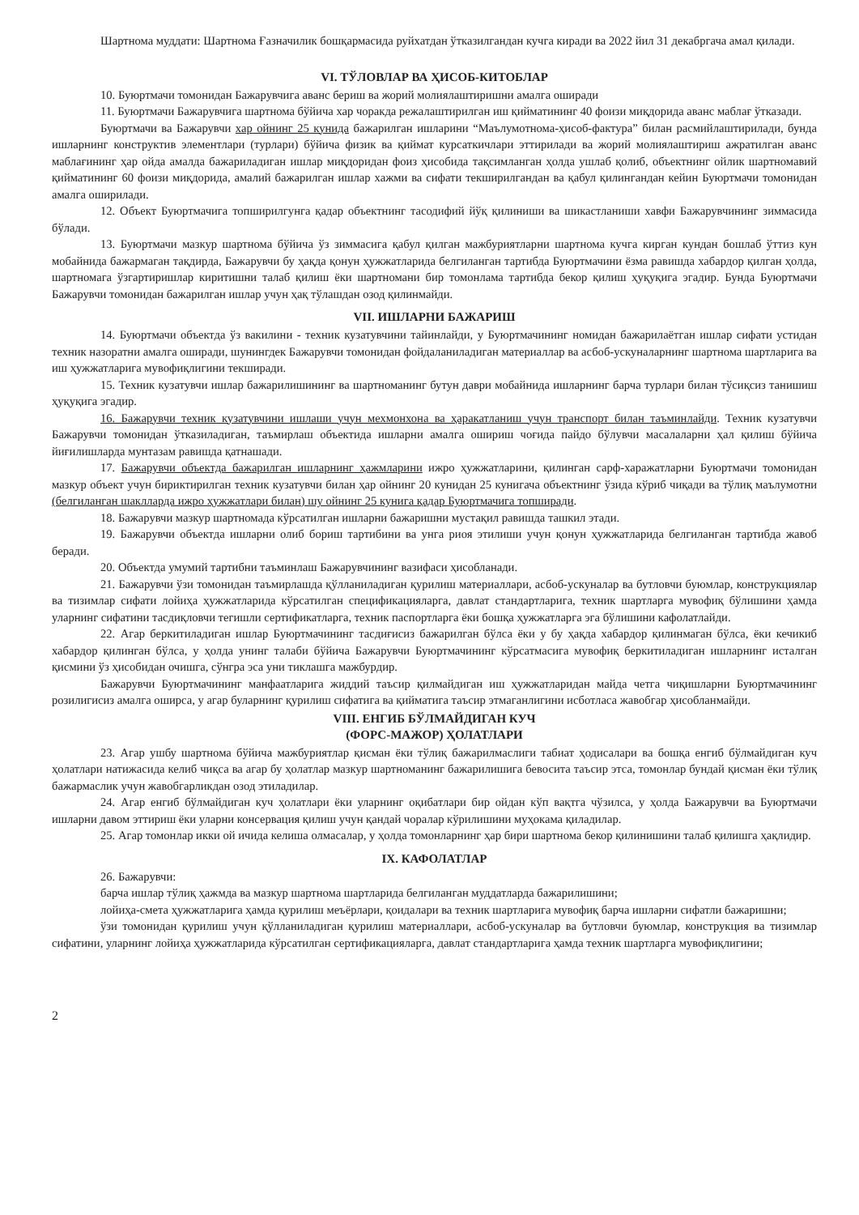Шартнома муддати: Шартнома Ғазначилик бошқармасида руйхатдан ўтказилгандан кучга киради ва 2022 йил 31 декабргача амал қилади.
VI. ТЎЛОВЛАР ВА ҲИСОБ-КИТОБЛАР
10. Буюртмачи томонидан Бажарувчига аванс бериш ва жорий молиялаштиришни амалга оширади
11. Буюртмачи Бажарувчига шартнома бўйича хар чоракда режалаштирилган иш қийматининг 40 фоизи миқдорида аванс маблағ ўтказади.
Буюртмачи ва Бажарувчи хар ойнинг 25 кунида бажарилган ишларини “Маълумотнома-ҳисоб-фактура” билан расмийлаштирилади, бунда ишларнинг конструктив элементлари (турлари) бўйича физик ва қиймат курсаткичлари эттирилади ва жорий молиялаштириш ажратилган аванс маблағининг ҳар ойда амалда бажариладиган ишлар миқдоридан фоиз ҳисобида тақсимланган ҳолда ушлаб қолиб, объектнинг ойлик шартномавий қийматининг 60 фоизи миқдорида, амалий бажарилган ишлар хажми ва сифати текширилгандан ва қабул қилингандан кейин Буюртмачи томонидан амалга оширилади.
12. Объект Буюртмачига топширилгунга қадар объектнинг тасодифий йўқ қилиниши ва шикастланиши хавфи Бажарувчининг зиммасида бўлади.
13. Буюртмачи мазкур шартнома бўйича ўз зиммасига қабул қилган мажбуриятларни шартнома кучга кирган кундан бошлаб ўттиз кун мобайнида бажармаган тақдирда, Бажарувчи бу ҳақда қонун ҳужжатларида белгиланган тартибда Буюртмачини ёзма равишда хабардор қилган ҳолда, шартномага ўзгартиришлар киритишни талаб қилиш ёки шартномани бир томонлама тартибда бекор қилиш ҳуқуқига эгадир. Бунда Буюртмачи Бажарувчи томонидан бажарилган ишлар учун ҳақ тўлашдан озод қилинмайди.
VII. ИШЛАРНИ БАЖАРИШ
14. Буюртмачи объектда ўз вакилини - техник кузатувчини тайинлайди, у Буюртмачининг номидан бажарилаётган ишлар сифати устидан техник назоратни амалга оширади, шунингдек Бажарувчи томонидан фойдаланиладиган материаллар ва асбоб-ускуналарнинг шартнома шартларига ва иш ҳужжатларига мувофиқлигини текширади.
15. Техник кузатувчи ишлар бажарилишининг ва шартноманинг бутун даври мобайнида ишларнинг барча турлари билан тўсиқсиз танишиш ҳуқуқига эгадир.
16. Бажарувчи техник кузатувчини ишлаши учун мехмонхона ва ҳаракатланиш учун транспорт билан таъминлайди. Техник кузатувчи Бажарувчи томонидан ўтказиладиган, таъмирлаш объектида ишларни амалга ошириш чоғида пайдо бўлувчи масалаларни ҳал қилиш бўйича йиғилишларда мунтазам равишда қатнашади.
17. Бажарувчи объектда бажарилган ишларнинг ҳажмларини ижро ҳужжатларини, қилинган сарф-харажатларни Буюртмачи томонидан мазкур объект учун бириктирилган техник кузатувчи билан ҳар ойнинг 20 кунидан 25 кунигача объектнинг ўзида кўриб чиқади ва тўлиқ маълумотни (белгиланган шаклларда ижро ҳужжатлари билан) шу ойнинг 25 кунига қадар Буюртмачига топширади.
18. Бажарувчи мазкур шартномада кўрсатилган ишларни бажаришни мустақил равишда ташкил этади.
19. Бажарувчи объектда ишларни олиб бориш тартибини ва унга риоя этилиши учун қонун ҳужжатларида белгиланган тартибда жавоб беради.
20. Объектда умумий тартибни таъминлаш Бажарувчининг вазифаси ҳисобланади.
21. Бажарувчи ўзи томонидан таъмирлашда қўлланиладиган қурилиш материаллари, асбоб-ускуналар ва бутловчи буюмлар, конструкциялар ва тизимлар сифати лойиҳа ҳужжатларида кўрсатилган спецификацияларга, давлат стандартларига, техник шартларга мувофиқ бўлишини ҳамда уларнинг сифатини тасдиқловчи тегишли сертификатларга, техник паспортларга ёки бошқа ҳужжатларга эга бўлишини кафолатлайди.
22. Агар беркитиладиган ишлар Буюртмачининг тасдиғисиз бажарилган бўлса ёки у бу ҳақда хабардор қилинмаган бўлса, ёки кечикиб хабардор қилинган бўлса, у ҳолда унинг талаби бўйича Бажарувчи Буюртмачининг кўрсатмасига мувофиқ беркитиладиган ишларнинг исталган қисмини ўз ҳисобидан очишга, сўнгра эса уни тиклашга мажбурдир.
Бажарувчи Буюртмачининг манфаатларига жиддий таъсир қилмайдиган иш ҳужжатларидан майда четга чиқишларни Буюртмачининг розилигисиз амалга оширса, у агар буларнинг қурилиш сифатига ва қийматига таъсир этмаганлигини исботласа жавобгар ҳисобланмайди.
VIII. ЕНГИБ БЎЛМАЙДИГАН КУЧ
(ФОРС-МАЖОР) ҲОЛАТЛАРИ
23. Агар ушбу шартнома бўйича мажбуриятлар қисман ёки тўлиқ бажарилмаслиги табиат ҳодисалари ва бошқа енгиб бўлмайдиган куч ҳолатлари натижасида келиб чиқса ва агар бу ҳолатлар мазкур шартноманинг бажарилишига бевосита таъсир этса, томонлар бундай қисман ёки тўлиқ бажармаслик учун жавобгарликдан озод этиладилар.
24. Агар енгиб бўлмайдиган куч ҳолатлари ёки уларнинг оқибатлари бир ойдан кўп вақтга чўзилса, у ҳолда Бажарувчи ва Буюртмачи ишларни давом эттириш ёки уларни консервация қилиш учун қандай чоралар кўрилишини муҳокама қиладилар.
25. Агар томонлар икки ой ичида келиша олмасалар, у ҳолда томонларнинг ҳар бири шартнома бекор қилинишини талаб қилишга ҳақлидир.
IX. КАФОЛАТЛАР
26. Бажарувчи:
барча ишлар тўлиқ ҳажмда ва мазкур шартнома шартларида белгиланган муддатларда бажарилишини;
лойиҳа-смета ҳужжатларига ҳамда қурилиш меъёрлари, қоидалари ва техник шартларига мувофиқ барча ишларни сифатли бажаришни;
ўзи томонидан қурилиш учун қўлланиладиган қурилиш материаллари, асбоб-ускуналар ва бутловчи буюмлар, конструкция ва тизимлар сифатини, уларнинг лойиҳа ҳужжатларида кўрсатилган сертификацияларга, давлат стандартларига ҳамда техник шартларга мувофиқлигини;
2